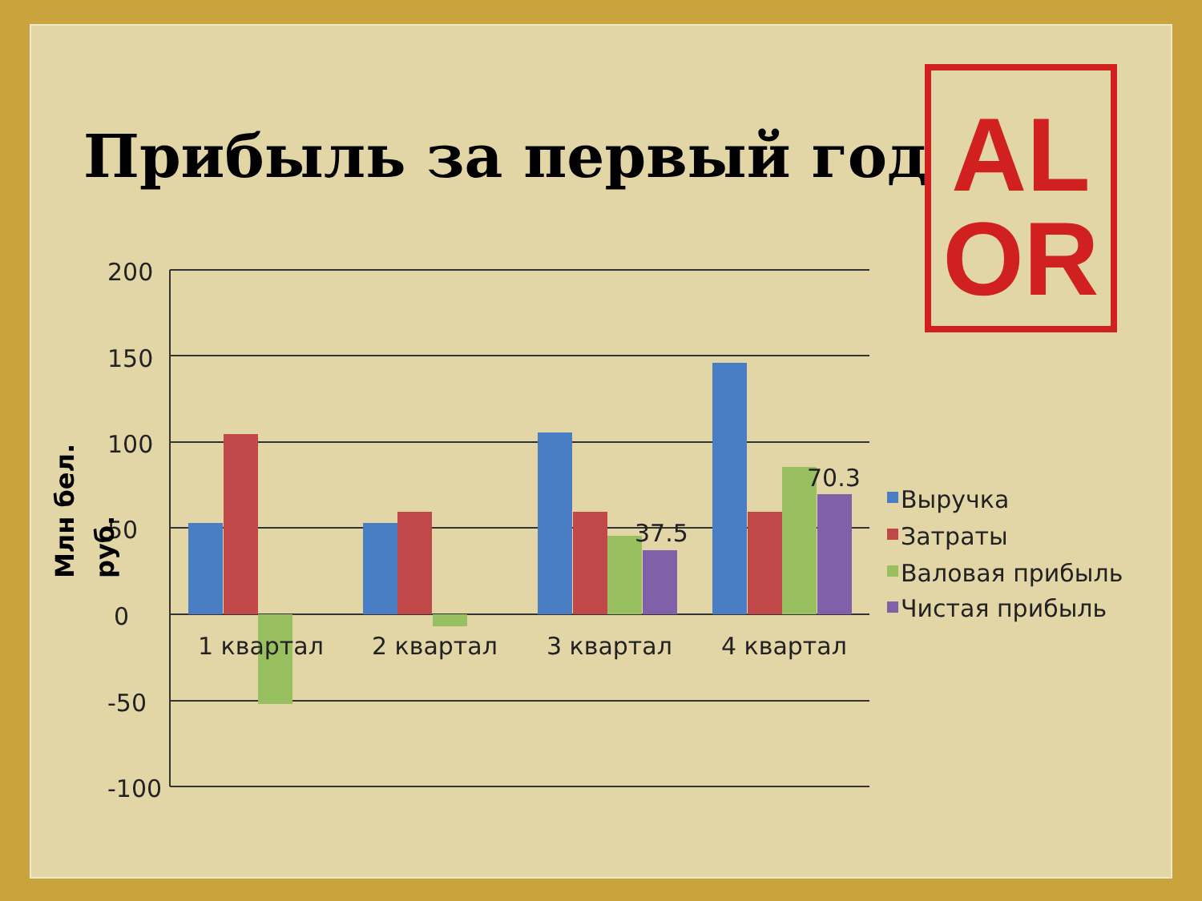Прибыль за первый год
AL
OR
200
150
100
50
0
-50
-100
37.5
70.3
1 квартал
2 квартал
3 квартал
4 квартал
Выручка
Затраты
Валовая прибыль
Чистая прибыль
Млн бел.
руб.